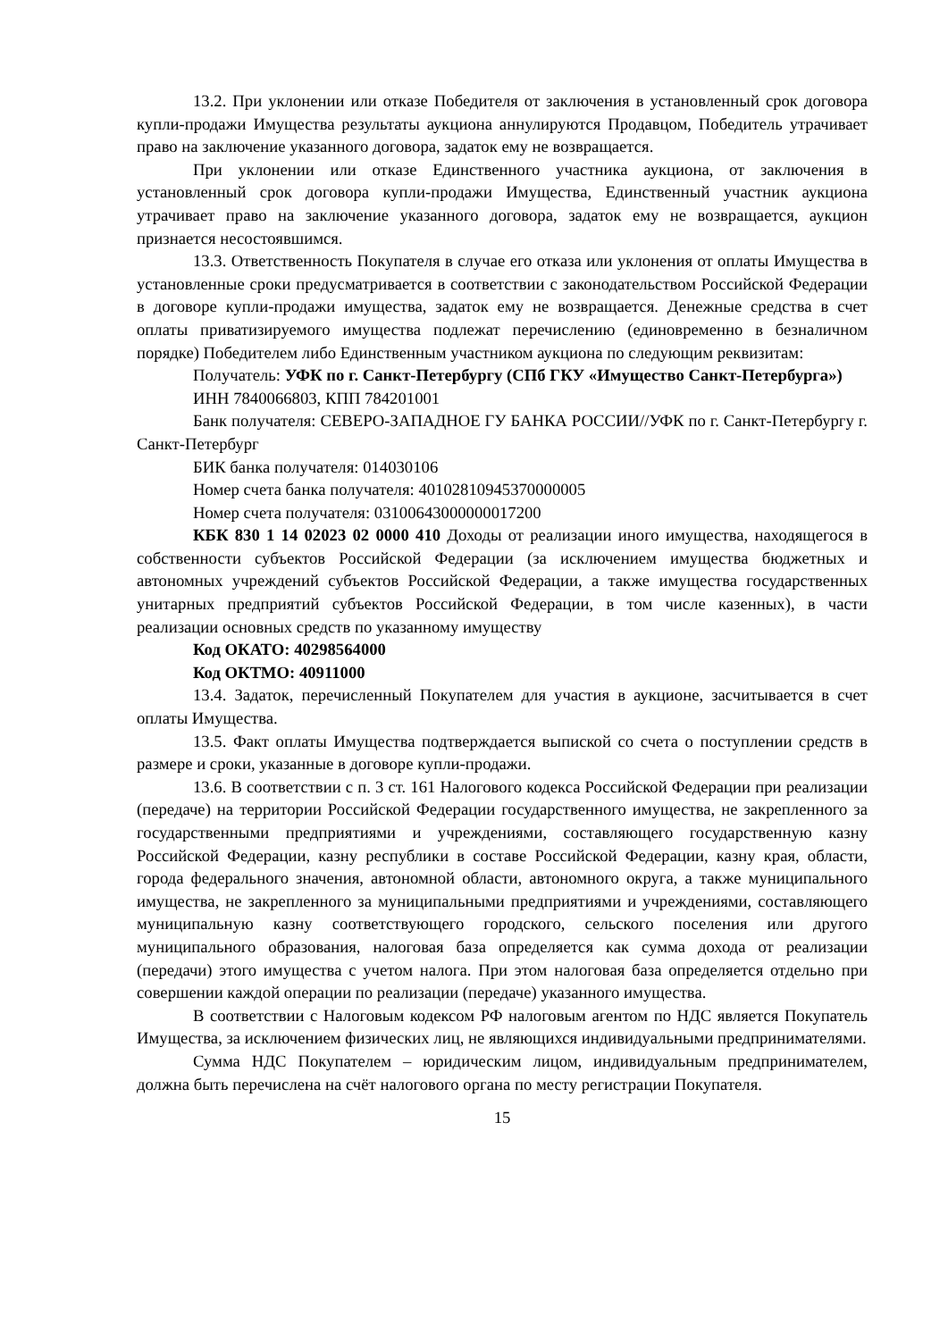13.2. При уклонении или отказе Победителя от заключения в установленный срок договора купли-продажи Имущества результаты аукциона аннулируются Продавцом, Победитель утрачивает право на заключение указанного договора, задаток ему не возвращается.
При уклонении или отказе Единственного участника аукциона, от заключения в установленный срок договора купли-продажи Имущества, Единственный участник аукциона утрачивает право на заключение указанного договора, задаток ему не возвращается, аукцион признается несостоявшимся.
13.3. Ответственность Покупателя в случае его отказа или уклонения от оплаты Имущества в установленные сроки предусматривается в соответствии с законодательством Российской Федерации в договоре купли-продажи имущества, задаток ему не возвращается. Денежные средства в счет оплаты приватизируемого имущества подлежат перечислению (единовременно в безналичном порядке) Победителем либо Единственным участником аукциона по следующим реквизитам:
Получатель: УФК по г. Санкт-Петербургу (СПб ГКУ «Имущество Санкт-Петербурга»)
ИНН 7840066803, КПП 784201001
Банк получателя: СЕВЕРО-ЗАПАДНОЕ ГУ БАНКА РОССИИ//УФК по г. Санкт-Петербургу г. Санкт-Петербург
БИК банка получателя: 014030106
Номер счета банка получателя: 40102810945370000005
Номер счета получателя: 03100643000000017200
КБК 830 1 14 02023 02 0000 410 Доходы от реализации иного имущества, находящегося в собственности субъектов Российской Федерации (за исключением имущества бюджетных и автономных учреждений субъектов Российской Федерации, а также имущества государственных унитарных предприятий субъектов Российской Федерации, в том числе казенных), в части реализации основных средств по указанному имуществу
Код ОКАТО: 40298564000
Код ОКТМО: 40911000
13.4. Задаток, перечисленный Покупателем для участия в аукционе, засчитывается в счет оплаты Имущества.
13.5. Факт оплаты Имущества подтверждается выпиской со счета о поступлении средств в размере и сроки, указанные в договоре купли-продажи.
13.6. В соответствии с п. 3 ст. 161 Налогового кодекса Российской Федерации при реализации (передаче) на территории Российской Федерации государственного имущества, не закрепленного за государственными предприятиями и учреждениями, составляющего государственную казну Российской Федерации, казну республики в составе Российской Федерации, казну края, области, города федерального значения, автономной области, автономного округа, а также муниципального имущества, не закрепленного за муниципальными предприятиями и учреждениями, составляющего муниципальную казну соответствующего городского, сельского поселения или другого муниципального образования, налоговая база определяется как сумма дохода от реализации (передачи) этого имущества с учетом налога. При этом налоговая база определяется отдельно при совершении каждой операции по реализации (передаче) указанного имущества.
В соответствии с Налоговым кодексом РФ налоговым агентом по НДС является Покупатель Имущества, за исключением физических лиц, не являющихся индивидуальными предпринимателями.
Сумма НДС Покупателем – юридическим лицом, индивидуальным предпринимателем, должна быть перечислена на счёт налогового органа по месту регистрации Покупателя.
15